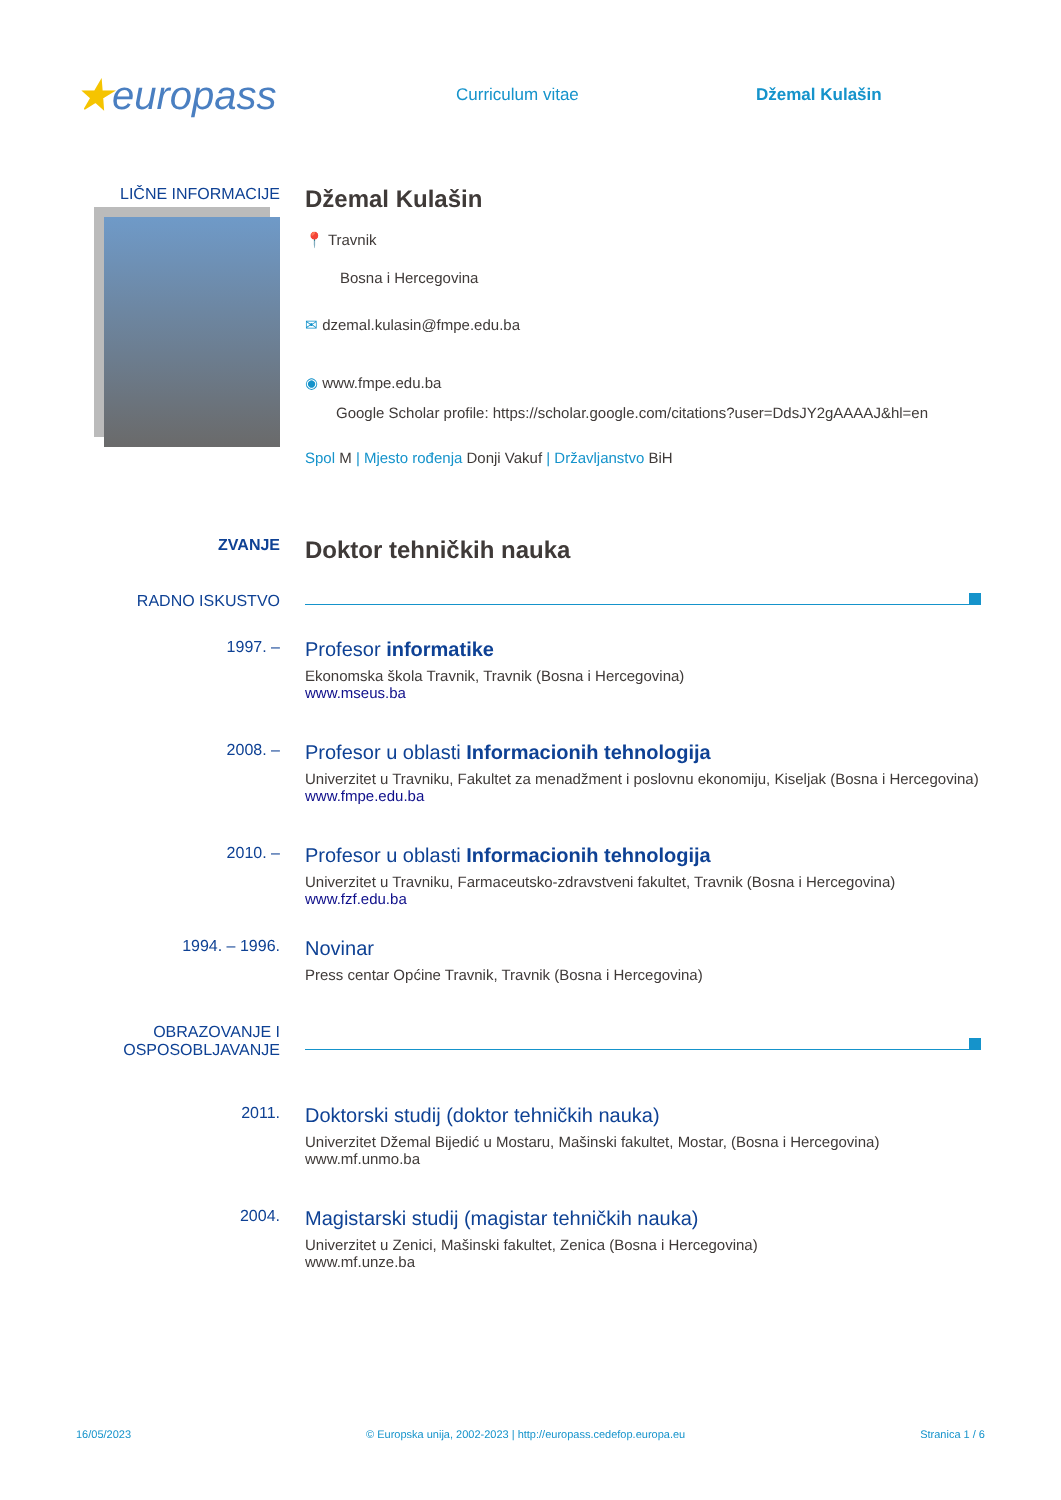★europass
Curriculum vitae Džemal Kulašin
LIČNE INFORMACIJE
Džemal Kulašin
📍 Travnik
Bosna i Hercegovina
✉ dzemal.kulasin@fmpe.edu.ba
◉ www.fmpe.edu.ba
Google Scholar profile: https://scholar.google.com/citations?user=DdsJY2gAAAAJ&hl=en
Spol M | Mjesto rođenja Donji Vakuf | Državljanstvo BiH
ZVANJE
Doktor tehničkih nauka
RADNO ISKUSTVO
1997. –
Profesor informatike
Ekonomska škola Travnik, Travnik (Bosna i Hercegovina)
www.mseus.ba
2008. –
Profesor u oblasti Informacionih tehnologija
Univerzitet u Travniku, Fakultet za menadžment i poslovnu ekonomiju, Kiseljak (Bosna i Hercegovina)
www.fmpe.edu.ba
2010. –
Profesor u oblasti Informacionih tehnologija
Univerzitet u Travniku, Farmaceutsko-zdravstveni fakultet, Travnik (Bosna i Hercegovina)
www.fzf.edu.ba
1994. – 1996.
Novinar
Press centar Općine Travnik, Travnik (Bosna i Hercegovina)
OBRAZOVANJE I
OSPOSOBLJAVANJE
2011.
Doktorski studij (doktor tehničkih nauka)
Univerzitet Džemal Bijedić u Mostaru, Mašinski fakultet, Mostar, (Bosna i Hercegovina)
www.mf.unmo.ba
2004.
Magistarski studij (magistar tehničkih nauka)
Univerzitet u Zenici, Mašinski fakultet, Zenica (Bosna i Hercegovina)
www.mf.unze.ba
16/05/2023 © Europska unija, 2002-2023 | http://europass.cedefop.europa.eu Stranica 1 / 6